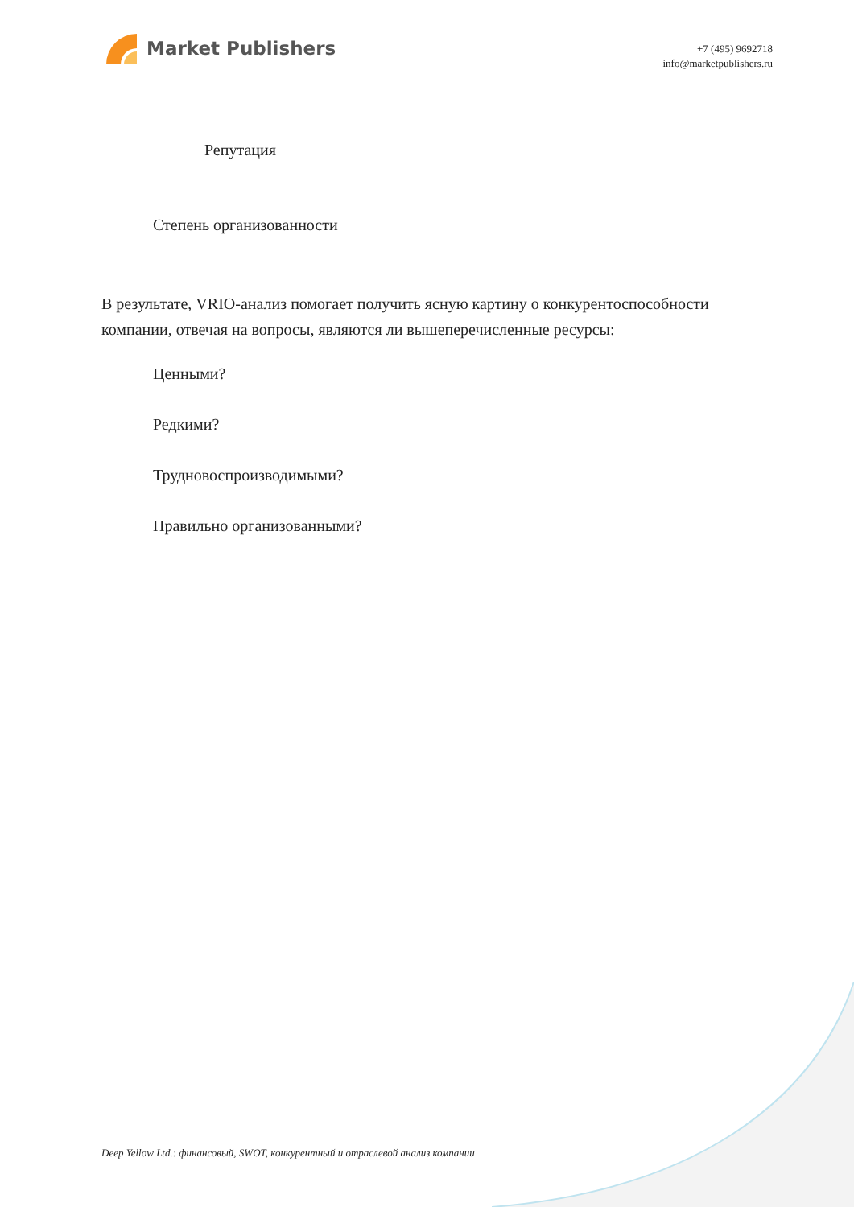Market Publishers
+7 (495) 9692718
info@marketpublishers.ru
Репутация
Степень организованности
В результате, VRIO-анализ помогает получить ясную картину о конкурентоспособности компании, отвечая на вопросы, являются ли вышеперечисленные ресурсы:
Ценными?
Редкими?
Трудновоспроизводимыми?
Правильно организованными?
Deep Yellow Ltd.: финансовый, SWOT, конкурентный и отраслевой анализ компании